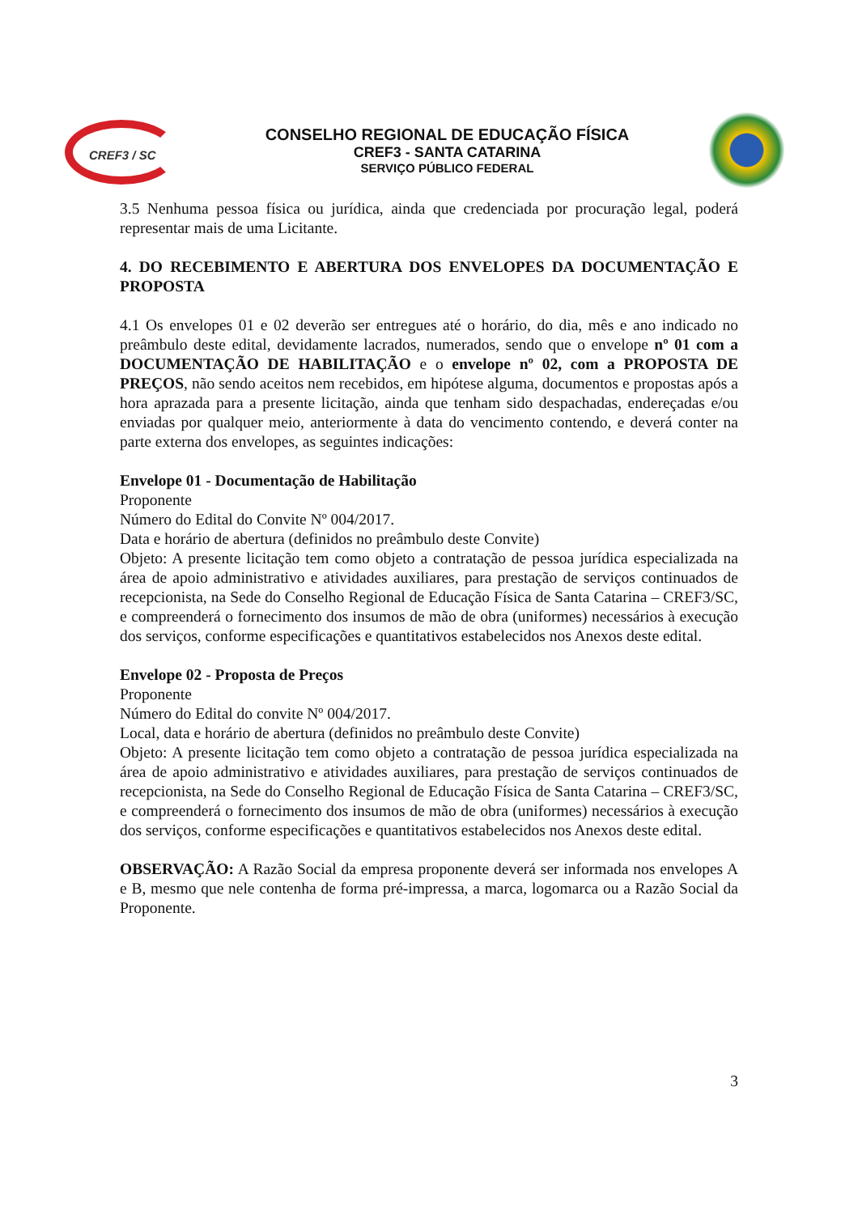CREF3 / SC
CONSELHO REGIONAL DE EDUCAÇÃO FÍSICA
CREF3 - SANTA CATARINA
SERVIÇO PÚBLICO FEDERAL
3.5 Nenhuma pessoa física ou jurídica, ainda que credenciada por procuração legal, poderá representar mais de uma Licitante.
4. DO RECEBIMENTO E ABERTURA DOS ENVELOPES DA DOCUMENTAÇÃO E PROPOSTA
4.1 Os envelopes 01 e 02 deverão ser entregues até o horário, do dia, mês e ano indicado no preâmbulo deste edital, devidamente lacrados, numerados, sendo que o envelope nº 01 com a DOCUMENTAÇÃO DE HABILITAÇÃO e o envelope nº 02, com a PROPOSTA DE PREÇOS, não sendo aceitos nem recebidos, em hipótese alguma, documentos e propostas após a hora aprazada para a presente licitação, ainda que tenham sido despachadas, endereçadas e/ou enviadas por qualquer meio, anteriormente à data do vencimento contendo, e deverá conter na parte externa dos envelopes, as seguintes indicações:
Envelope 01 - Documentação de Habilitação
Proponente
Número do Edital do Convite Nº 004/2017.
Data e horário de abertura (definidos no preâmbulo deste Convite)
Objeto: A presente licitação tem como objeto a contratação de pessoa jurídica especializada na área de apoio administrativo e atividades auxiliares, para prestação de serviços continuados de recepcionista, na Sede do Conselho Regional de Educação Física de Santa Catarina – CREF3/SC, e compreenderá o fornecimento dos insumos de mão de obra (uniformes) necessários à execução dos serviços, conforme especificações e quantitativos estabelecidos nos Anexos deste edital.
Envelope 02 - Proposta de Preços
Proponente
Número do Edital do convite Nº 004/2017.
Local, data e horário de abertura (definidos no preâmbulo deste Convite)
Objeto: A presente licitação tem como objeto a contratação de pessoa jurídica especializada na área de apoio administrativo e atividades auxiliares, para prestação de serviços continuados de recepcionista, na Sede do Conselho Regional de Educação Física de Santa Catarina – CREF3/SC, e compreenderá o fornecimento dos insumos de mão de obra (uniformes) necessários à execução dos serviços, conforme especificações e quantitativos estabelecidos nos Anexos deste edital.
OBSERVAÇÃO: A Razão Social da empresa proponente deverá ser informada nos envelopes A e B, mesmo que nele contenha de forma pré-impressa, a marca, logomarca ou a Razão Social da Proponente.
3